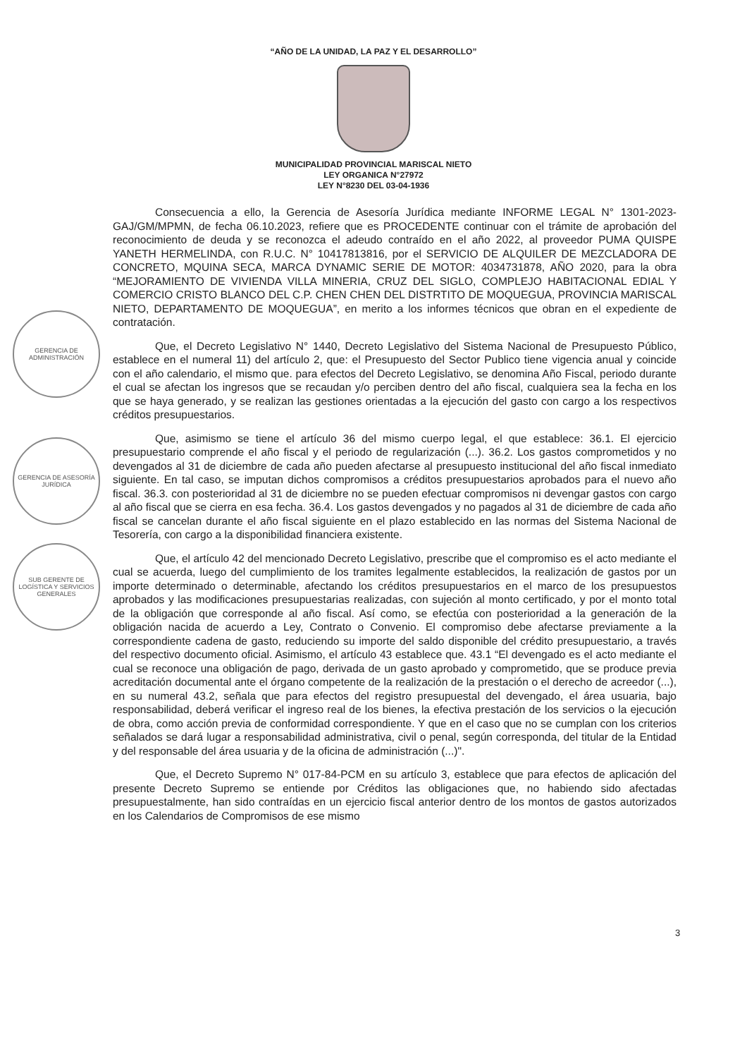“AÑO DE LA UNIDAD, LA PAZ Y EL DESARROLLO”
MUNICIPALIDAD PROVINCIAL MARISCAL NIETO
LEY ORGANICA N°27972
LEY N°8230 DEL 03-04-1936
GERENCIA DE ADMINISTRACIÓN
GERENCIA DE ASESORÍA JURÍDICA
SUB GERENTE DE LOGÍSTICA Y SERVICIOS GENERALES
Consecuencia a ello, la Gerencia de Asesoría Jurídica mediante INFORME LEGAL N° 1301-2023-GAJ/GM/MPMN, de fecha 06.10.2023, refiere que es PROCEDENTE continuar con el trámite de aprobación del reconocimiento de deuda y se reconozca el adeudo contraído en el año 2022, al proveedor PUMA QUISPE YANETH HERMELINDA, con R.U.C. N° 10417813816, por el SERVICIO DE ALQUILER DE MEZCLADORA DE CONCRETO, MQUINA SECA, MARCA DYNAMIC SERIE DE MOTOR: 4034731878, AÑO 2020, para la obra “MEJORAMIENTO DE VIVIENDA VILLA MINERIA, CRUZ DEL SIGLO, COMPLEJO HABITACIONAL EDIAL Y COMERCIO CRISTO BLANCO DEL C.P. CHEN CHEN DEL DISTRTITO DE MOQUEGUA, PROVINCIA MARISCAL NIETO, DEPARTAMENTO DE MOQUEGUA”, en merito a los informes técnicos que obran en el expediente de contratación.
Que, el Decreto Legislativo N° 1440, Decreto Legislativo del Sistema Nacional de Presupuesto Público, establece en el numeral 11) del artículo 2, que: el Presupuesto del Sector Publico tiene vigencia anual y coincide con el año calendario, el mismo que. para efectos del Decreto Legislativo, se denomina Año Fiscal, periodo durante el cual se afectan los ingresos que se recaudan y/o perciben dentro del año fiscal, cualquiera sea la fecha en los que se haya generado, y se realizan las gestiones orientadas a la ejecución del gasto con cargo a los respectivos créditos presupuestarios.
Que, asimismo se tiene el artículo 36 del mismo cuerpo legal, el que establece: 36.1. El ejercicio presupuestario comprende el año fiscal y el periodo de regularización (...). 36.2. Los gastos comprometidos y no devengados al 31 de diciembre de cada año pueden afectarse al presupuesto institucional del año fiscal inmediato siguiente. En tal caso, se imputan dichos compromisos a créditos presupuestarios aprobados para el nuevo año fiscal. 36.3. con posterioridad al 31 de diciembre no se pueden efectuar compromisos ni devengar gastos con cargo al año fiscal que se cierra en esa fecha. 36.4. Los gastos devengados y no pagados al 31 de diciembre de cada año fiscal se cancelan durante el año fiscal siguiente en el plazo establecido en las normas del Sistema Nacional de Tesorería, con cargo a la disponibilidad financiera existente.
Que, el artículo 42 del mencionado Decreto Legislativo, prescribe que el compromiso es el acto mediante el cual se acuerda, luego del cumplimiento de los tramites legalmente establecidos, la realización de gastos por un importe determinado o determinable, afectando los créditos presupuestarios en el marco de los presupuestos aprobados y las modificaciones presupuestarias realizadas, con sujeción al monto certificado, y por el monto total de la obligación que corresponde al año fiscal. Así como, se efectúa con posterioridad a la generación de la obligación nacida de acuerdo a Ley, Contrato o Convenio. El compromiso debe afectarse previamente a la correspondiente cadena de gasto, reduciendo su importe del saldo disponible del crédito presupuestario, a través del respectivo documento oficial. Asimismo, el artículo 43 establece que. 43.1 “El devengado es el acto mediante el cual se reconoce una obligación de pago, derivada de un gasto aprobado y comprometido, que se produce previa acreditación documental ante el órgano competente de la realización de la prestación o el derecho de acreedor (...), en su numeral 43.2, señala que para efectos del registro presupuestal del devengado, el área usuaria, bajo responsabilidad, deberá verificar el ingreso real de los bienes, la efectiva prestación de los servicios o la ejecución de obra, como acción previa de conformidad correspondiente. Y que en el caso que no se cumplan con los criterios señalados se dará lugar a responsabilidad administrativa, civil o penal, según corresponda, del titular de la Entidad y del responsable del área usuaria y de la oficina de administración (...)".
Que, el Decreto Supremo N° 017-84-PCM en su artículo 3, establece que para efectos de aplicación del presente Decreto Supremo se entiende por Créditos las obligaciones que, no habiendo sido afectadas presupuestalmente, han sido contraídas en un ejercicio fiscal anterior dentro de los montos de gastos autorizados en los Calendarios de Compromisos de ese mismo
3